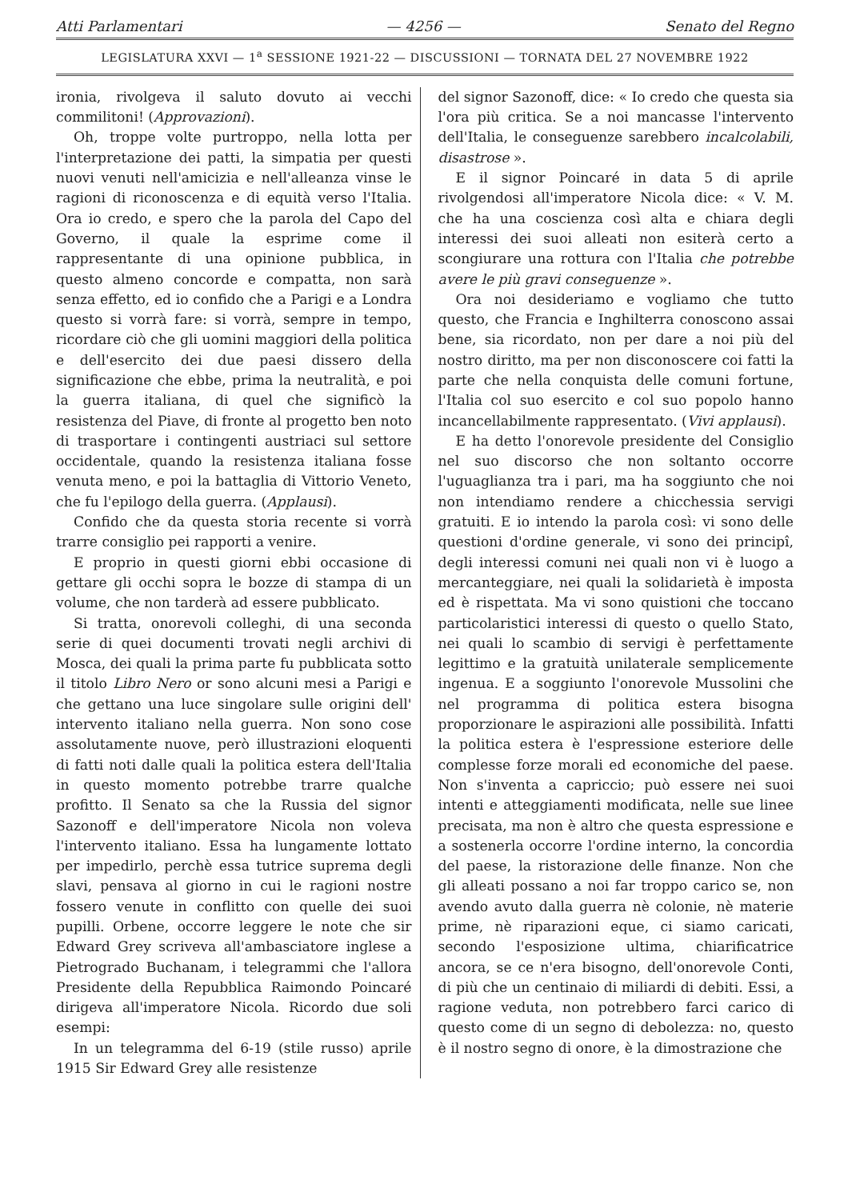Atti Parlamentari — 4256 — Senato del Regno
LEGISLATURA XXVI — 1<sup>a</sup> SESSIONE 1921-22 — DISCUSSIONI — TORNATA DEL 27 NOVEMBRE 1922
ironia, rivolgeva il saluto dovuto ai vecchi commilitoni! (Approvazioni).
Oh, troppe volte purtroppo, nella lotta per l'interpretazione dei patti, la simpatia per questi nuovi venuti nell'amicizia e nell'alleanza vinse le ragioni di riconoscenza e di equità verso l'Italia. Ora io credo, e spero che la parola del Capo del Governo, il quale la esprime come il rappresentante di una opinione pubblica, in questo almeno concorde e compatta, non sarà senza effetto, ed io confido che a Parigi e a Londra questo si vorrà fare: si vorrà, sempre in tempo, ricordare ciò che gli uomini maggiori della politica e dell'esercito dei due paesi dissero della significazione che ebbe, prima la neutralità, e poi la guerra italiana, di quel che significò la resistenza del Piave, di fronte al progetto ben noto di trasportare i contingenti austriaci sul settore occidentale, quando la resistenza italiana fosse venuta meno, e poi la battaglia di Vittorio Veneto, che fu l'epilogo della guerra. (Applausi).
Confido che da questa storia recente si vorrà trarre consiglio pei rapporti a venire.
E proprio in questi giorni ebbi occasione di gettare gli occhi sopra le bozze di stampa di un volume, che non tarderà ad essere pubblicato.
Si tratta, onorevoli colleghi, di una seconda serie di quei documenti trovati negli archivi di Mosca, dei quali la prima parte fu pubblicata sotto il titolo Libro Nero or sono alcuni mesi a Parigi e che gettano una luce singolare sulle origini dell' intervento italiano nella guerra. Non sono cose assolutamente nuove, però illustrazioni eloquenti di fatti noti dalle quali la politica estera dell'Italia in questo momento potrebbe trarre qualche profitto. Il Senato sa che la Russia del signor Sazonoff e dell'imperatore Nicola non voleva l'intervento italiano. Essa ha lungamente lottato per impedirlo, perchè essa tutrice suprema degli slavi, pensava al giorno in cui le ragioni nostre fossero venute in conflitto con quelle dei suoi pupilli. Orbene, occorre leggere le note che sir Edward Grey scriveva all'ambasciatore inglese a Pietrogrado Buchanam, i telegrammi che l'allora Presidente della Repubblica Raimondo Poincaré dirigeva all'imperatore Nicola. Ricordo due soli esempi:
In un telegramma del 6-19 (stile russo) aprile 1915 Sir Edward Grey alle resistenze
del signor Sazonoff, dice: « Io credo che questa sia l'ora più critica. Se a noi mancasse l'intervento dell'Italia, le conseguenze sarebbero incalcolabili, disastrose ».
E il signor Poincaré in data 5 di aprile rivolgendosi all'imperatore Nicola dice: « V. M. che ha una coscienza così alta e chiara degli interessi dei suoi alleati non esiterà certo a scongiurare una rottura con l'Italia che potrebbe avere le più gravi conseguenze ».
Ora noi desideriamo e vogliamo che tutto questo, che Francia e Inghilterra conoscono assai bene, sia ricordato, non per dare a noi più del nostro diritto, ma per non disconoscere coi fatti la parte che nella conquista delle comuni fortune, l'Italia col suo esercito e col suo popolo hanno incancellabilmente rappresentato. (Vivi applausi).
E ha detto l'onorevole presidente del Consiglio nel suo discorso che non soltanto occorre l'uguaglianza tra i pari, ma ha soggiunto che noi non intendiamo rendere a chicchessia servigi gratuiti. E io intendo la parola così: vi sono delle questioni d'ordine generale, vi sono dei principî, degli interessi comuni nei quali non vi è luogo a mercanteggiare, nei quali la solidarietà è imposta ed è rispettata. Ma vi sono quistioni che toccano particolaristici interessi di questo o quello Stato, nei quali lo scambio di servigi è perfettamente legittimo e la gratuità unilaterale semplicemente ingenua. E a soggiunto l'onorevole Mussolini che nel programma di politica estera bisogna proporzionare le aspirazioni alle possibilità. Infatti la politica estera è l'espressione esteriore delle complesse forze morali ed economiche del paese. Non s'inventa a capriccio; può essere nei suoi intenti e atteggiamenti modificata, nelle sue linee precisata, ma non è altro che questa espressione e a sostenerla occorre l'ordine interno, la concordia del paese, la ristorazione delle finanze. Non che gli alleati possano a noi far troppo carico se, non avendo avuto dalla guerra nè colonie, nè materie prime, nè riparazioni eque, ci siamo caricati, secondo l'esposizione ultima, chiarificatrice ancora, se ce n'era bisogno, dell'onorevole Conti, di più che un centinaio di miliardi di debiti. Essi, a ragione veduta, non potrebbero farci carico di questo come di un segno di debolezza: no, questo è il nostro segno di onore, è la dimostrazione che